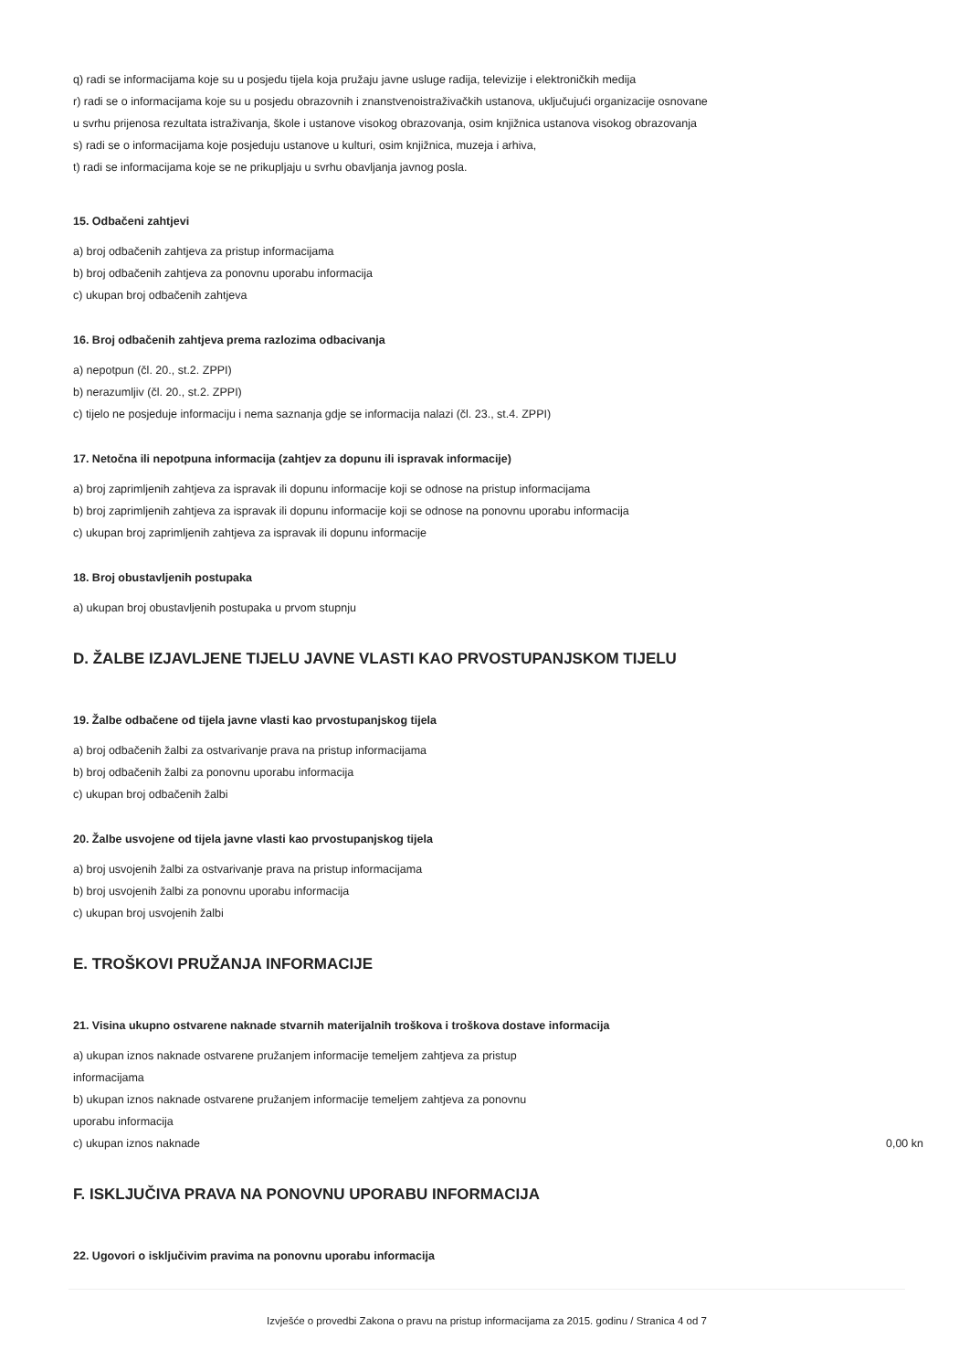q) radi se informacijama koje su u posjedu tijela koja pružaju javne usluge radija, televizije i elektroničkih medija
r) radi se o informacijama koje su u posjedu obrazovnih i znanstvenoistraživačkih ustanova, uključujući organizacije osnovane
u svrhu prijenosa rezultata istraživanja, škole i ustanove visokog obrazovanja, osim knjižnica ustanova visokog obrazovanja
s) radi se o informacijama koje posjeduju ustanove u kulturi, osim knjižnica, muzeja i arhiva,
t) radi se informacijama koje se ne prikupljaju u svrhu obavljanja javnog posla.
15. Odbačeni zahtjevi
a) broj odbačenih zahtjeva za pristup informacijama
b) broj odbačenih zahtjeva za ponovnu uporabu informacija
c) ukupan broj odbačenih zahtjeva
16. Broj odbačenih zahtjeva prema razlozima odbacivanja
a) nepotpun (čl. 20., st.2. ZPPI)
b) nerazumljiv (čl. 20., st.2. ZPPI)
c) tijelo ne posjeduje informaciju i nema saznanja gdje se informacija nalazi (čl. 23., st.4. ZPPI)
17. Netočna ili nepotpuna informacija (zahtjev za dopunu ili ispravak informacije)
a) broj zaprimljenih zahtjeva za ispravak ili dopunu informacije koji se odnose na pristup informacijama
b) broj zaprimljenih zahtjeva za ispravak ili dopunu informacije koji se odnose na ponovnu uporabu informacija
c) ukupan broj zaprimljenih zahtjeva za ispravak ili dopunu informacije
18. Broj obustavljenih postupaka
a) ukupan broj obustavljenih postupaka u prvom stupnju
D. ŽALBE IZJAVLJENE TIJELU JAVNE VLASTI KAO PRVOSTUPANJSKOM TIJELU
19. Žalbe odbačene od tijela javne vlasti kao prvostupanjskog tijela
a) broj odbačenih žalbi za ostvarivanje prava na pristup informacijama
b) broj odbačenih žalbi za ponovnu uporabu informacija
c) ukupan broj odbačenih žalbi
20. Žalbe usvojene od tijela javne vlasti kao prvostupanjskog tijela
a) broj usvojenih žalbi za ostvarivanje prava na pristup informacijama
b) broj usvojenih žalbi za ponovnu uporabu informacija
c) ukupan broj usvojenih žalbi
E. TROŠKOVI PRUŽANJA INFORMACIJE
21. Visina ukupno ostvarene naknade stvarnih materijalnih troškova i troškova dostave informacija
a) ukupan iznos naknade ostvarene pružanjem informacije temeljem zahtjeva za pristup
informacijama
b) ukupan iznos naknade ostvarene pružanjem informacije temeljem zahtjeva za ponovnu
uporabu informacija
c) ukupan iznos naknade 0,00 kn
F. ISKLJUČIVA PRAVA NA PONOVNU UPORABU INFORMACIJA
22. Ugovori o isključivim pravima na ponovnu uporabu informacija
Izvješće o provedbi Zakona o pravu na pristup informacijama za 2015. godinu / Stranica 4 od 7